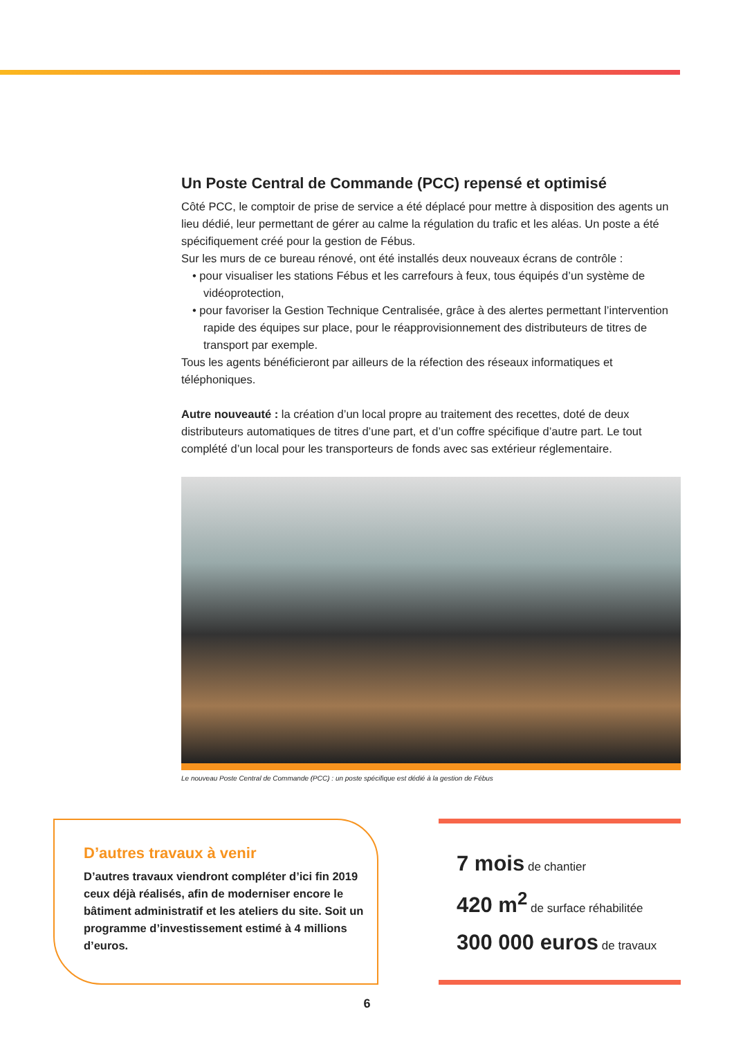Un Poste Central de Commande (PCC) repensé et optimisé
Côté PCC, le comptoir de prise de service a été déplacé pour mettre à disposition des agents un lieu dédié, leur permettant de gérer au calme la régulation du trafic et les aléas. Un poste a été spécifiquement créé pour la gestion de Fébus.
Sur les murs de ce bureau rénové, ont été installés deux nouveaux écrans de contrôle :
• pour visualiser les stations Fébus et les carrefours à feux, tous équipés d’un système de vidéoprotection,
• pour favoriser la Gestion Technique Centralisée, grâce à des alertes permettant l’intervention rapide des équipes sur place, pour le réapprovisionnement des distributeurs de titres de transport par exemple.
Tous les agents bénéficieront par ailleurs de la réfection des réseaux informatiques et téléphoniques.
Autre nouveauté : la création d’un local propre au traitement des recettes, doté de deux distributeurs automatiques de titres d’une part, et d’un coffre spécifique d’autre part. Le tout complété d’un local pour les transporteurs de fonds avec sas extérieur réglementaire.
Le nouveau Poste Central de Commande (PCC) : un poste spécifique est dédié à la gestion de Fébus
D’autres travaux à venir
D’autres travaux viendront compléter d’ici fin 2019 ceux déjà réalisés, afin de moderniser encore le bâtiment administratif et les ateliers du site. Soit un programme d’investissement estimé à 4 millions d’euros.
7 mois de chantier
420 m<sup>2</sup> de surface réhabilitée
300 000 euros de travaux
6